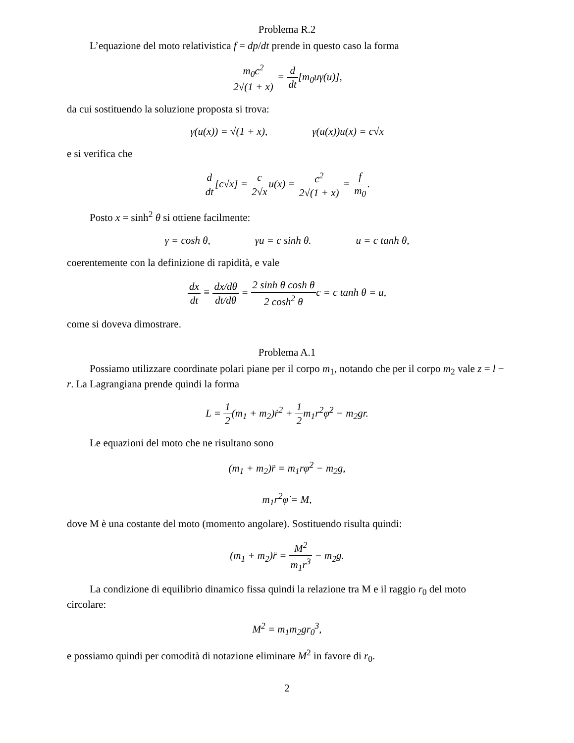Problema R.2
L’equazione del moto relativistica f = dp/dt prende in questo caso la forma
m<sub>0</sub>c<sup>2</sup> 2√(1 + x) = d dt[m<sub>0</sub>uγ(u)],
da cui sostituendo la soluzione proposta si trova:
γ(u(x)) = √(1 + x), γ(u(x))u(x) = c√x
e si verifica che
d dt[c√x] = c 2√xu(x) = c<sup>2</sup> 2√(1 + x) = f m<sub>0</sub>.
Posto x = sinh<sup>2</sup> θ si ottiene facilmente:
γ = cosh θ, γu = c sinh θ. u = c tanh θ,
coerentemente con la definizione di rapidità, e vale
dx dt ≡ dx/dθ dt/dθ = 2 sinh θ cosh θ 2 cosh<sup>2</sup> θc = c tanh θ = u,
come si doveva dimostrare.
Problema A.1
Possiamo utilizzare coordinate polari piane per il corpo m<sub>1</sub>, notando che per il corpo m<sub>2</sub> vale z = l − r. La Lagrangiana prende quindi la forma
L = 1 2(m<sub>1</sub> + m<sub>2</sub>)ṙ<sup>2</sup> + 1 2m<sub>1</sub>r<sup>2</sup>φ̇<sup>2</sup> − m<sub>2</sub>gr.
Le equazioni del moto che ne risultano sono
(m<sub>1</sub> + m<sub>2</sub>)r̈ = m<sub>1</sub>rφ̇<sup>2</sup> − m<sub>2</sub>g,
m<sub>1</sub>r<sup>2</sup>φ̇ = M,
dove M è una costante del moto (momento angolare). Sostituendo risulta quindi:
(m<sub>1</sub> + m<sub>2</sub>)r̈ = M<sup>2</sup> m<sub>1</sub>r<sup>3</sup> − m<sub>2</sub>g.
La condizione di equilibrio dinamico fissa quindi la relazione tra M e il raggio r<sub>0</sub> del moto circolare:
M<sup>2</sup> = m<sub>1</sub>m<sub>2</sub>gr<sub>0</sub><sup>3</sup>,
e possiamo quindi per comodità di notazione eliminare M<sup>2</sup> in favore di r<sub>0</sub>.
2